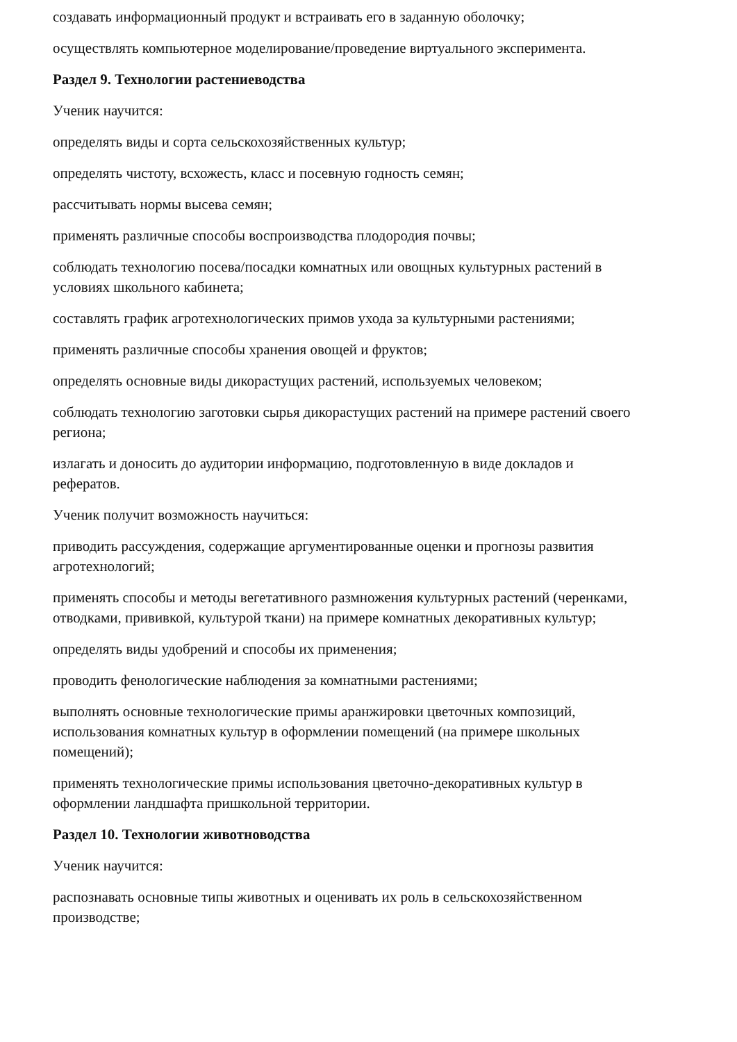создавать информационный продукт и встраивать его в заданную оболочку;
осуществлять компьютерное моделирование/проведение виртуального эксперимента.
Раздел 9. Технологии растениеводства
Ученик научится:
определять виды и сорта сельскохозяйственных культур;
определять чистоту, всхожесть, класс и посевную годность семян;
рассчитывать нормы высева семян;
применять различные способы воспроизводства плодородия почвы;
соблюдать технологию посева/посадки комнатных или овощных культурных растений в условиях школьного кабинета;
составлять график агротехнологических примов ухода за культурными растениями;
применять различные способы хранения овощей и фруктов;
определять основные виды дикорастущих растений, используемых человеком;
соблюдать технологию заготовки сырья дикорастущих растений на примере растений своего региона;
излагать и доносить до аудитории информацию, подготовленную в виде докладов и рефератов.
Ученик получит возможность научиться:
приводить рассуждения, содержащие аргументированные оценки и прогнозы развития агротехнологий;
применять способы и методы вегетативного размножения культурных растений (черенками, отводками, прививкой, культурой ткани) на примере комнатных декоративных культур;
определять виды удобрений и способы их применения;
проводить фенологические наблюдения за комнатными растениями;
выполнять основные технологические примы аранжировки цветочных композиций, использования комнатных культур в оформлении помещений (на примере школьных помещений);
применять технологические примы использования цветочно-декоративных культур в оформлении ландшафта пришкольной территории.
Раздел 10. Технологии животноводства
Ученик научится:
распознавать основные типы животных и оценивать их роль в сельскохозяйственном производстве;